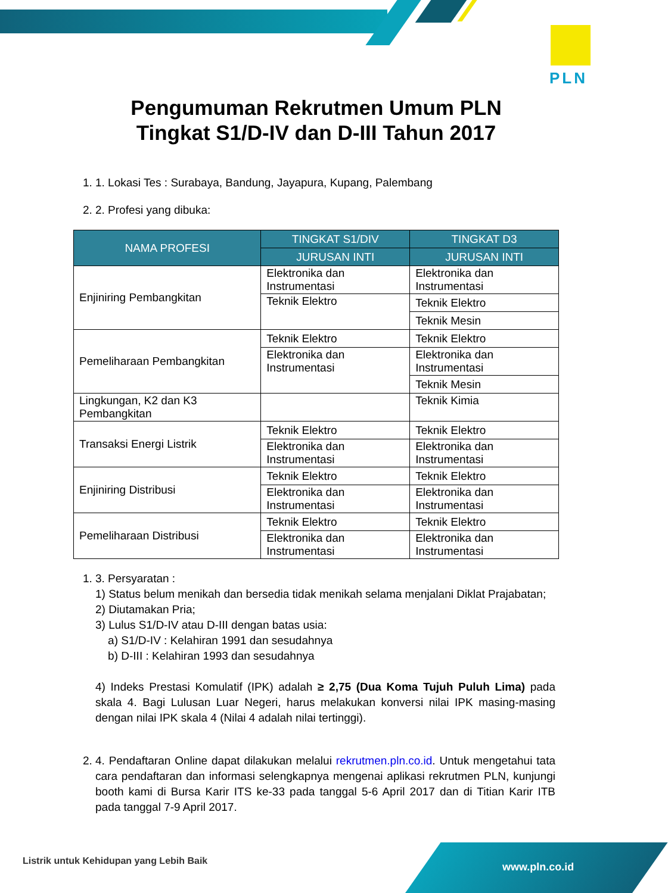PLN
Pengumuman Rekrutmen Umum PLN
Tingkat S1/D-IV dan D-III Tahun 2017
1. 1. Lokasi Tes : Surabaya, Bandung, Jayapura, Kupang, Palembang
2. 2. Profesi yang dibuka:
| NAMA PROFESI | TINGKAT S1/DIV | TINGKAT D3 |
| --- | --- | --- |
| | JURUSAN INTI | JURUSAN INTI |
| Enjiniring Pembangkitan | Elektronika dan Instrumentasi | Elektronika dan Instrumentasi |
| | Teknik Elektro | Teknik Elektro |
| | | Teknik Mesin |
| Pemeliharaan Pembangkitan | Teknik Elektro | Teknik Elektro |
| | Elektronika dan Instrumentasi | Elektronika dan Instrumentasi |
| | | Teknik Mesin |
| Lingkungan, K2 dan K3 Pembangkitan | | Teknik Kimia |
| Transaksi Energi Listrik | Teknik Elektro | Teknik Elektro |
| | Elektronika dan Instrumentasi | Elektronika dan Instrumentasi |
| Enjiniring Distribusi | Teknik Elektro | Teknik Elektro |
| | Elektronika dan Instrumentasi | Elektronika dan Instrumentasi |
| Pemeliharaan Distribusi | Teknik Elektro | Teknik Elektro |
| | Elektronika dan Instrumentasi | Elektronika dan Instrumentasi |
1. 3. Persyaratan :
1) Status belum menikah dan bersedia tidak menikah selama menjalani Diklat Prajabatan;
2) Diutamakan Pria;
3) Lulus S1/D-IV atau D-III dengan batas usia:
a) S1/D-IV : Kelahiran 1991 dan sesudahnya
b) D-III : Kelahiran 1993 dan sesudahnya
4) Indeks Prestasi Komulatif (IPK) adalah ≥ 2,75 (Dua Koma Tujuh Puluh Lima) pada skala 4. Bagi Lulusan Luar Negeri, harus melakukan konversi nilai IPK masing-masing dengan nilai IPK skala 4 (Nilai 4 adalah nilai tertinggi).
2. 4. Pendaftaran Online dapat dilakukan melalui rekrutmen.pln.co.id. Untuk mengetahui tata cara pendaftaran dan informasi selengkapnya mengenai aplikasi rekrutmen PLN, kunjungi booth kami di Bursa Karir ITS ke-33 pada tanggal 5-6 April 2017 dan di Titian Karir ITB pada tanggal 7-9 April 2017.
Listrik untuk Kehidupan yang Lebih Baik
www.pln.co.id